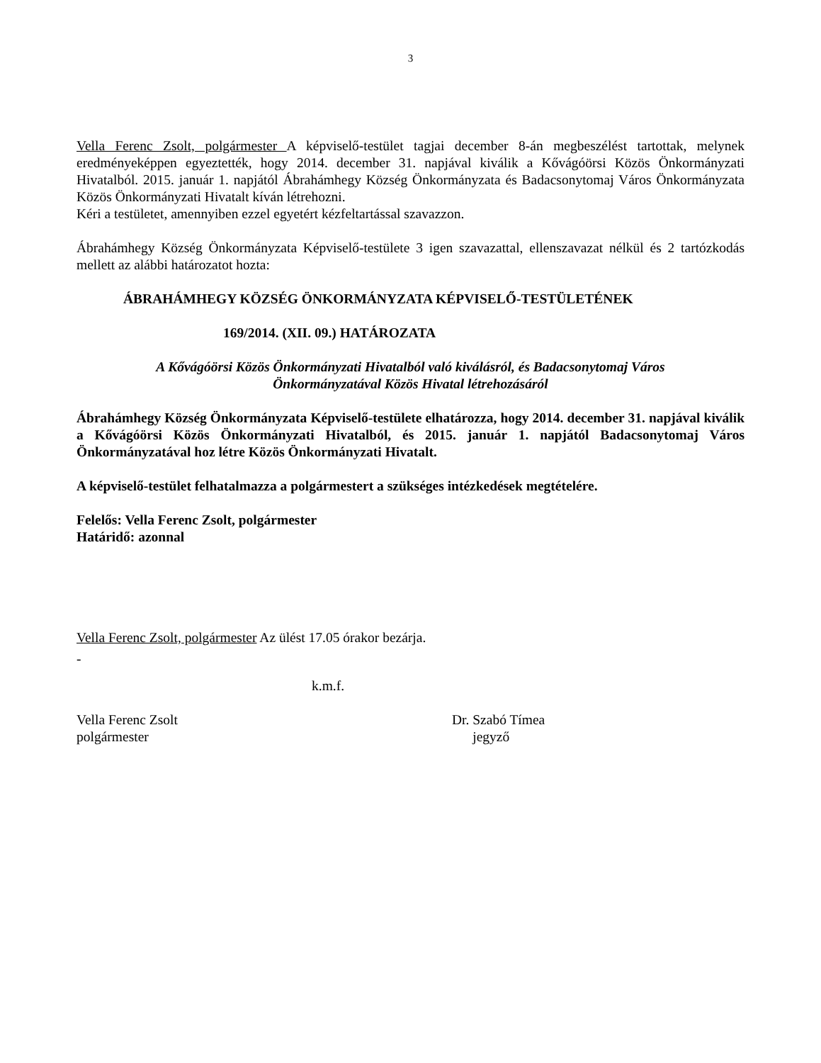3
Vella Ferenc Zsolt, polgármester A képviselő-testület tagjai december 8-án megbeszélést tartottak, melynek eredményeképpen egyeztették, hogy 2014. december 31. napjával kiválik a Kővágóörsi Közös Önkormányzati Hivatalból. 2015. január 1. napjától Ábrahámhegy Község Önkormányzata és Badacsonytomaj Város Önkormányzata Közös Önkormányzati Hivatalt kíván létrehozni.
Kéri a testületet, amennyiben ezzel egyetért kézfeltartással szavazzon.
Ábrahámhegy Község Önkormányzata Képviselő-testülete 3 igen szavazattal, ellenszavazat nélkül és 2 tartózkodás mellett az alábbi határozatot hozta:
ÁBRAHÁMHEGY KÖZSÉG ÖNKORMÁNYZATA KÉPVISELŐ-TESTÜLETÉNEK
169/2014. (XII. 09.) HATÁROZATA
A Kővágóörsi Közös Önkormányzati Hivatalból való kiválásról, és Badacsonytomaj Város
Önkormányzatával Közös Hivatal létrehozásáról
Ábrahámhegy Község Önkormányzata Képviselő-testülete elhatározza, hogy 2014. december 31. napjával kiválik a Kővágóörsi Közös Önkormányzati Hivatalból, és 2015. január 1. napjától Badacsonytomaj Város Önkormányzatával hoz létre Közös Önkormányzati Hivatalt.
A képviselő-testület felhatalmazza a polgármestert a szükséges intézkedések megtételére.
Felelős: Vella Ferenc Zsolt, polgármester
Határidő: azonnal
Vella Ferenc Zsolt, polgármester Az ülést 17.05 órakor bezárja.
-
k.m.f.
Vella Ferenc Zsolt
polgármester
Dr. Szabó Tímea
jegyző